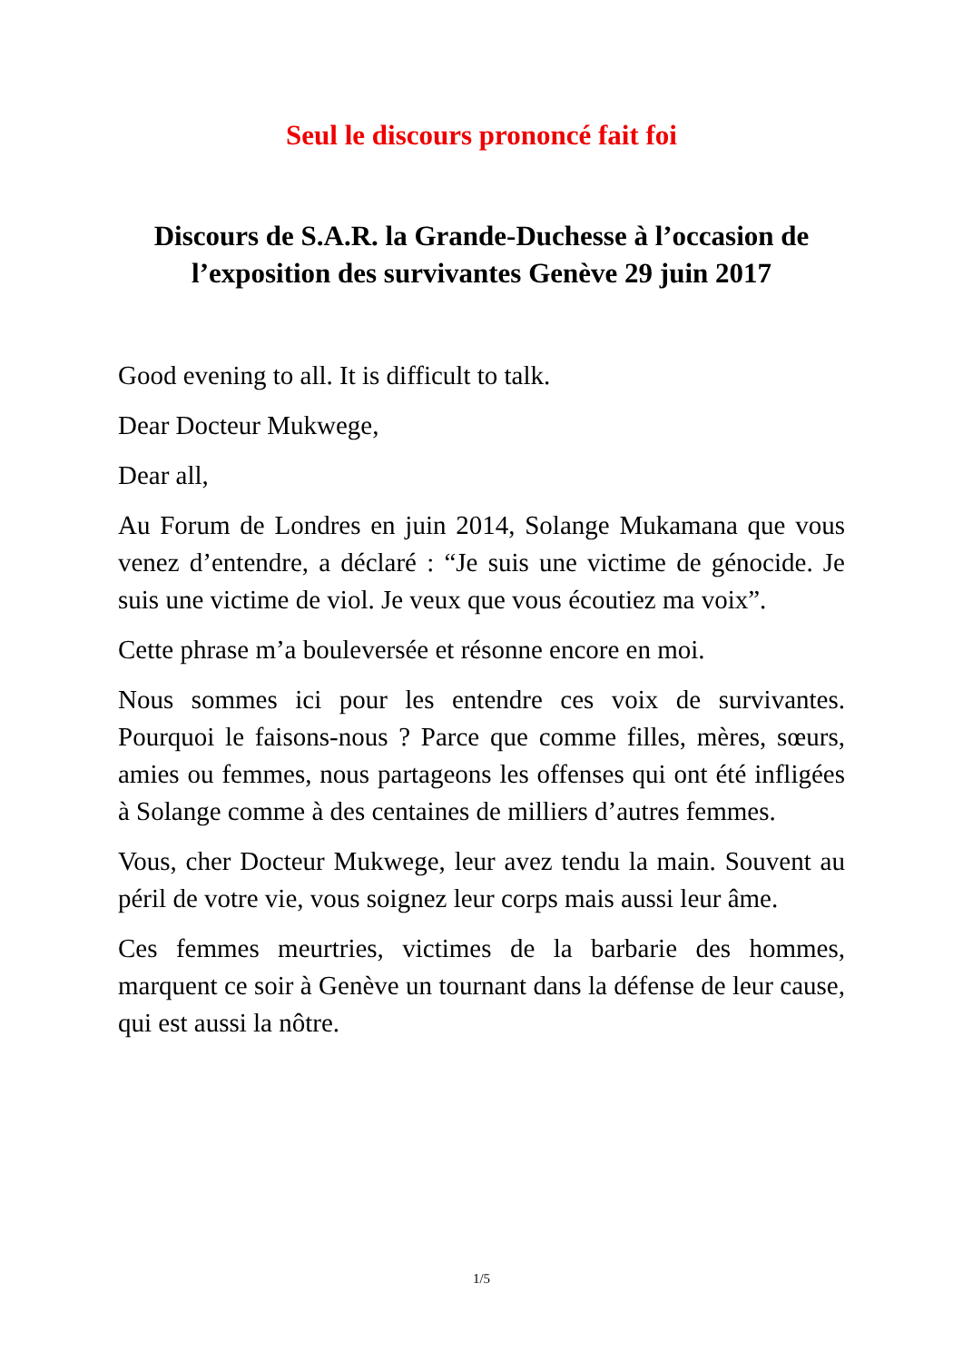Seul le discours prononcé fait foi
Discours de S.A.R. la Grande-Duchesse à l’occasion de l’exposition des survivantes Genève 29 juin 2017
Good evening to all. It is difficult to talk.
Dear Docteur Mukwege,
Dear all,
Au Forum de Londres en juin 2014, Solange Mukamana que vous venez d’entendre, a déclaré : “Je suis une victime de génocide. Je suis une victime de viol. Je veux que vous écoutiez ma voix”.
Cette phrase m’a bouleversée et résonne encore en moi.
Nous sommes ici pour les entendre ces voix de survivantes. Pourquoi le faisons-nous ? Parce que comme filles, mères, sœurs, amies ou femmes, nous partageons les offenses qui ont été infligées à Solange comme à des centaines de milliers d’autres femmes.
Vous, cher Docteur Mukwege, leur avez tendu la main. Souvent au péril de votre vie, vous soignez leur corps mais aussi leur âme.
Ces femmes meurtries, victimes de la barbarie des hommes, marquent ce soir à Genève un tournant dans la défense de leur cause, qui est aussi la nôtre.
1/5